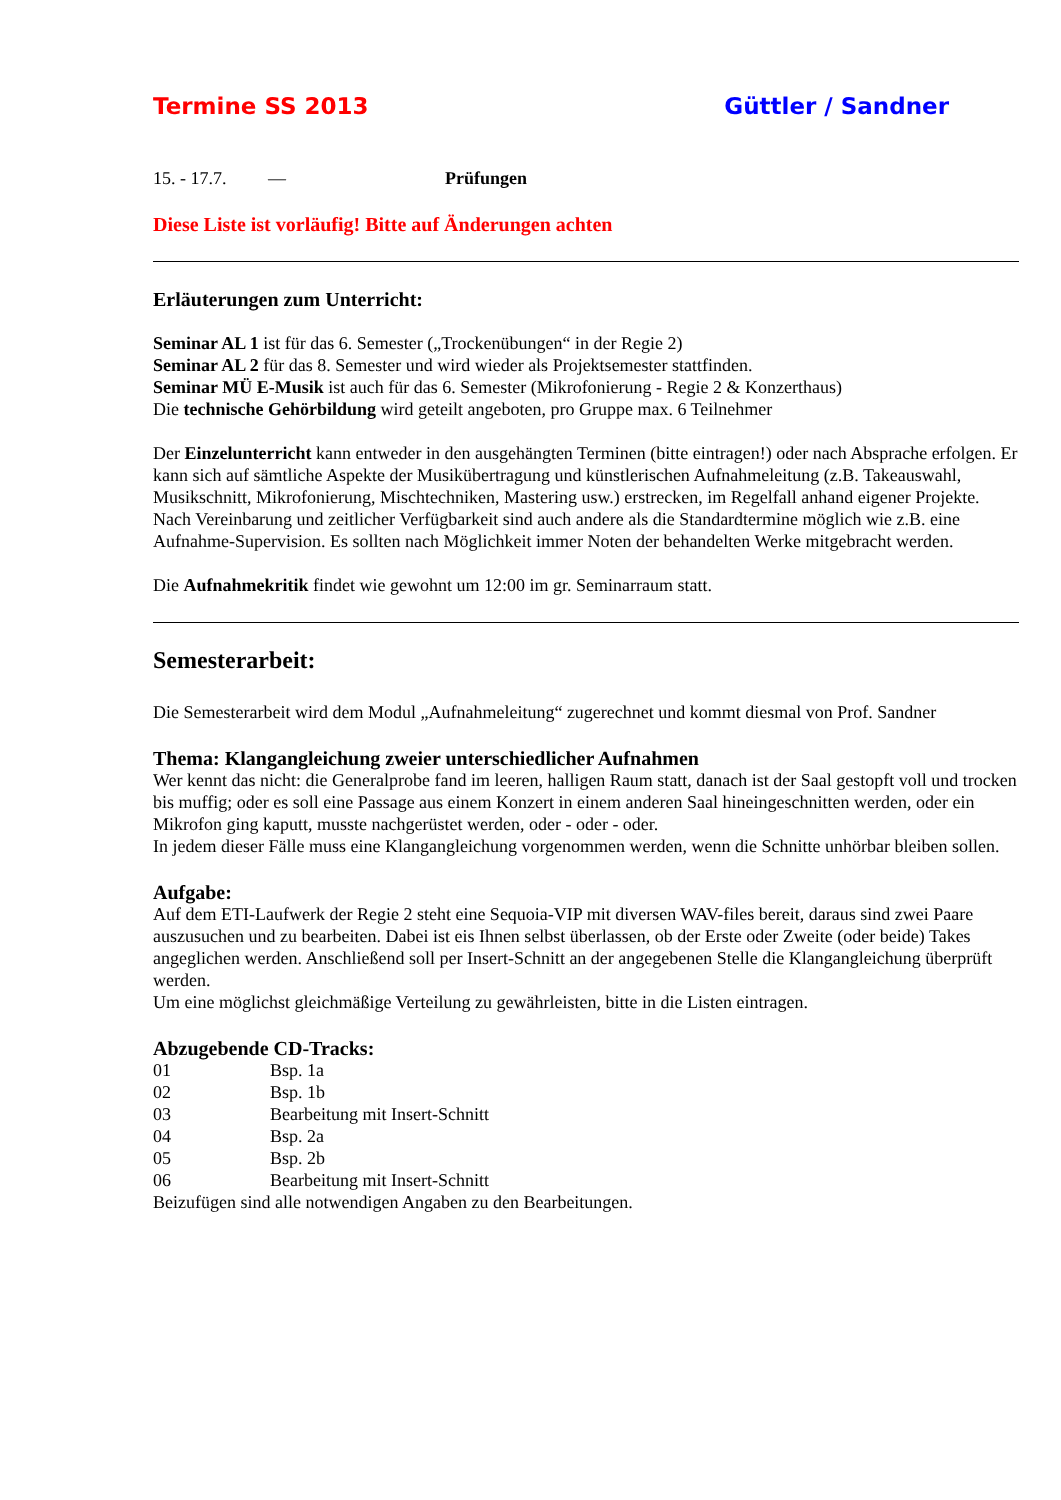Termine SS 2013 Güttler / Sandner
15. - 17.7. — Prüfungen
Diese Liste ist vorläufig! Bitte auf Änderungen achten
Erläuterungen zum Unterricht:
Seminar AL 1 ist für das 6. Semester („Trockenübungen“ in der Regie 2)
Seminar AL 2 für das 8. Semester und wird wieder als Projektsemester stattfinden.
Seminar MÜ E-Musik ist auch für das 6. Semester (Mikrofonierung - Regie 2 & Konzerthaus)
Die technische Gehörbildung wird geteilt angeboten, pro Gruppe max. 6 Teilnehmer
Der Einzelunterricht kann entweder in den ausgehängten Terminen (bitte eintragen!) oder nach Absprache erfolgen. Er kann sich auf sämtliche Aspekte der Musikübertragung und künstlerischen Aufnahmeleitung (z.B. Takeauswahl, Musikschnitt, Mikrofonierung, Mischtechniken, Mastering usw.) erstrecken, im Regelfall anhand eigener Projekte. Nach Vereinbarung und zeitlicher Verfügbarkeit sind auch andere als die Standardtermine möglich wie z.B. eine Aufnahme-Supervision. Es sollten nach Möglichkeit immer Noten der behandelten Werke mitgebracht werden.
Die Aufnahmekritik findet wie gewohnt um 12:00 im gr. Seminarraum statt.
Semesterarbeit:
Die Semesterarbeit wird dem Modul „Aufnahmeleitung“ zugerechnet und kommt diesmal von Prof. Sandner
Thema: Klangangleichung zweier unterschiedlicher Aufnahmen
Wer kennt das nicht: die Generalprobe fand im leeren, halligen Raum statt, danach ist der Saal gestopft voll und trocken bis muffig; oder es soll eine Passage aus einem Konzert in einem anderen Saal hineingeschnitten werden, oder ein Mikrofon ging kaputt, musste nachgerüstet werden, oder - oder - oder.
In jedem dieser Fälle muss eine Klangangleichung vorgenommen werden, wenn die Schnitte unhörbar bleiben sollen.
Aufgabe:
Auf dem ETI-Laufwerk der Regie 2 steht eine Sequoia-VIP mit diversen WAV-files bereit, daraus sind zwei Paare auszusuchen und zu bearbeiten. Dabei ist eis Ihnen selbst überlassen, ob der Erste oder Zweite (oder beide) Takes angeglichen werden. Anschließend soll per Insert-Schnitt an der angegebenen Stelle die Klangangleichung überprüft werden.
Um eine möglichst gleichmäßige Verteilung zu gewährleisten, bitte in die Listen eintragen.
Abzugebende CD-Tracks:
01 Bsp. 1a
02 Bsp. 1b
03 Bearbeitung mit Insert-Schnitt
04 Bsp. 2a
05 Bsp. 2b
06 Bearbeitung mit Insert-Schnitt
Beizufügen sind alle notwendigen Angaben zu den Bearbeitungen.